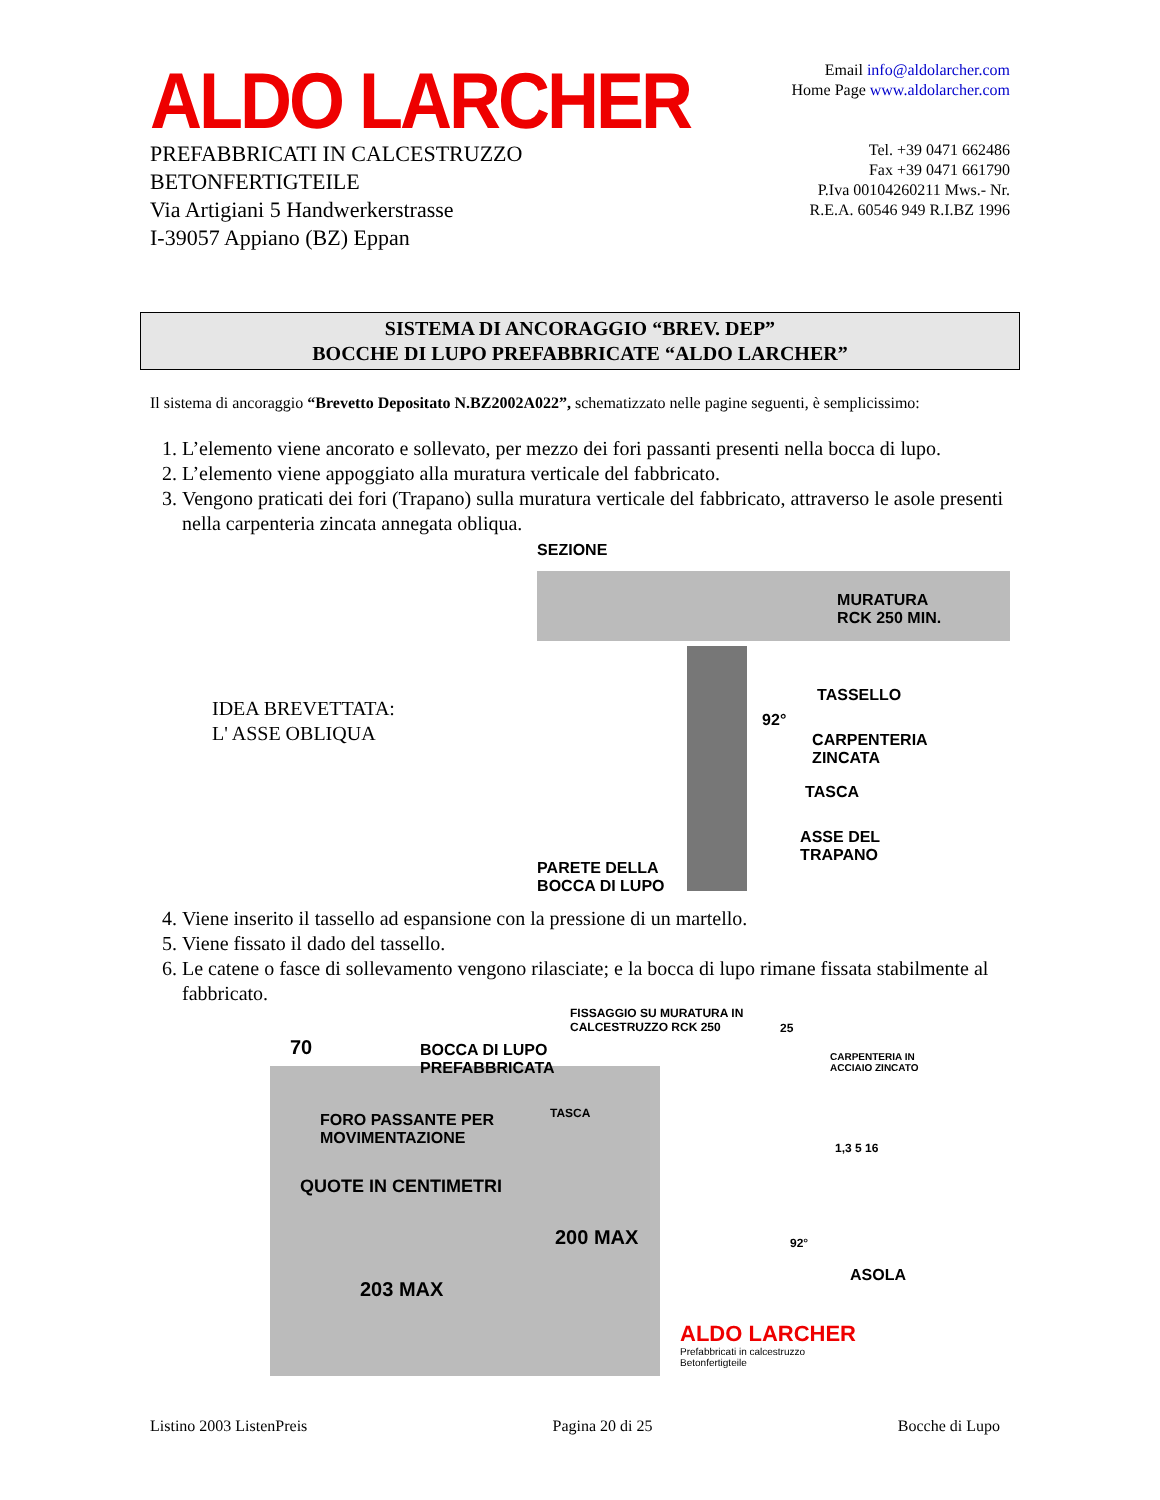ALDO LARCHER
PREFABBRICATI IN CALCESTRUZZO
BETONFERTIGTEILE
Via Artigiani 5 Handwerkerstrasse
I-39057 Appiano (BZ) Eppan
Email info@aldolarcher.com
Home Page www.aldolarcher.com
Tel. +39 0471 662486
Fax +39 0471 661790
P.Iva 00104260211 Mws.- Nr.
R.E.A. 60546 949 R.I.BZ 1996
SISTEMA DI ANCORAGGIO “BREV. DEP”
BOCCHE DI LUPO PREFABBRICATE “ALDO LARCHER”
Il sistema di ancoraggio “Brevetto Depositato N.BZ2002A022”, schematizzato nelle pagine seguenti, è semplicissimo:
1. L’elemento viene ancorato e sollevato, per mezzo dei fori passanti presenti nella bocca di lupo.
2. L’elemento viene appoggiato alla muratura verticale del fabbricato.
3. Vengono praticati dei fori (Trapano) sulla muratura verticale del fabbricato, attraverso le asole presenti nella carpenteria zincata annegata obliqua.
IDEA BREVETTATA:
L' ASSE OBLIQUA
SEZIONE
MURATURA
RCK 250 MIN.
TASSELLO
92°
CARPENTERIA
ZINCATA
TASCA
ASSE DEL
TRAPANO
PARETE DELLA
BOCCA DI LUPO
4. Viene inserito il tassello ad espansione con la pressione di un martello.
5. Viene fissato il dado del tassello.
6. Le catene o fasce di sollevamento vengono rilasciate; e la bocca di lupo rimane fissata stabilmente al fabbricato.
FISSAGGIO SU MURATURA IN
CALCESTRUZZO RCK 250
70
BOCCA DI LUPO
PREFABBRICATA
TASCA
FORO PASSANTE PER
MOVIMENTAZIONE
QUOTE IN CENTIMETRI
200 MAX
203 MAX
25
CARPENTERIA IN
ACCIAIO ZINCATO
1,3 5 16
92°
ASOLA
ALDO LARCHER
Prefabbricati in calcestruzzo
Betonfertigteile
Listino 2003 ListenPreis Pagina 20 di 25 Bocche di Lupo